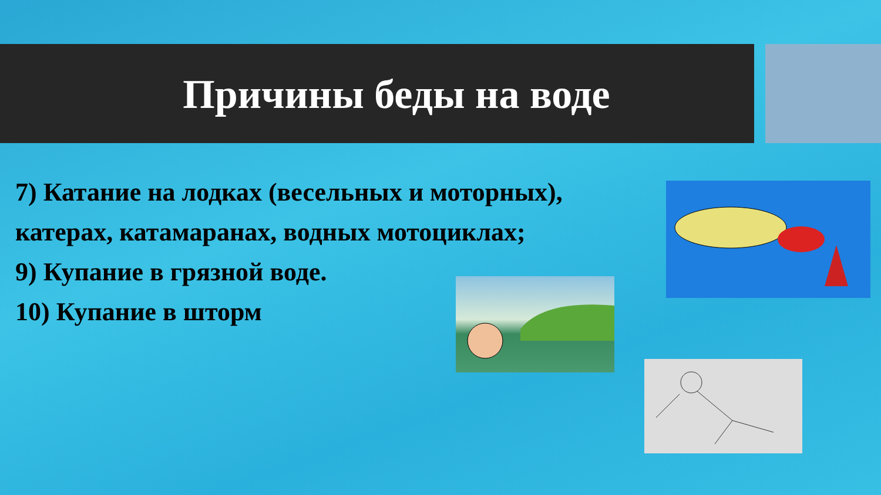Причины беды на воде
7) Катание на лодках (весельных и моторных), катерах, катамаранах, водных мотоциклах;
9) Купание в грязной воде.
10) Купание в шторм